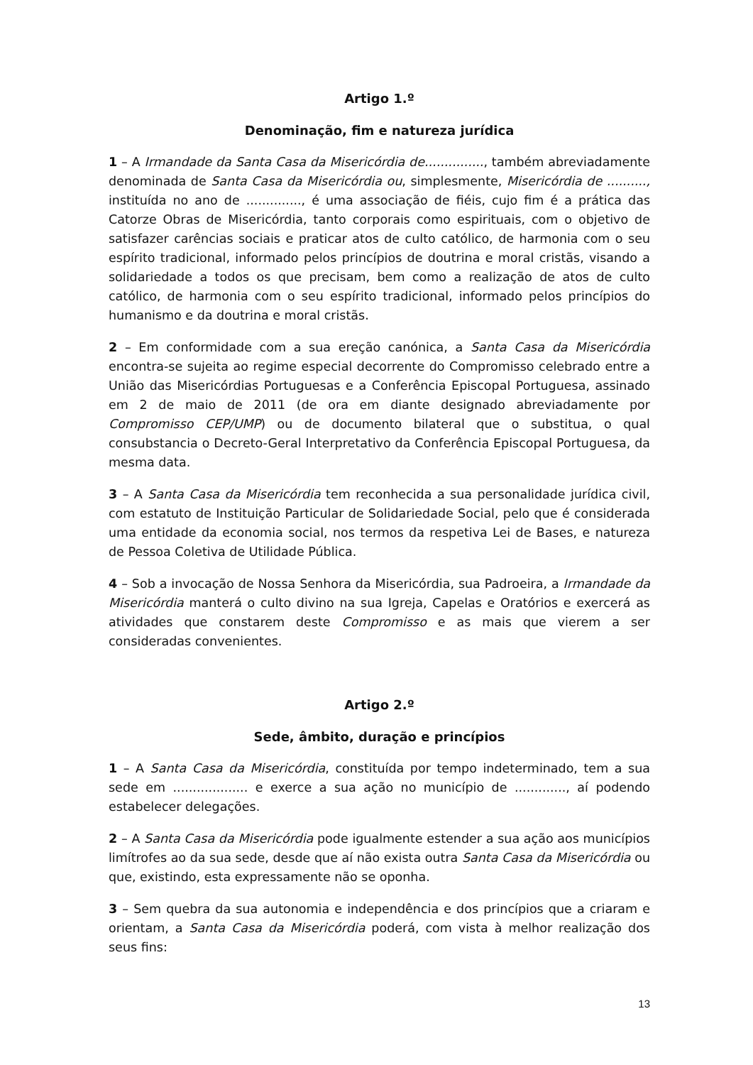Artigo 1.º
Denominação, fim e natureza jurídica
1 – A Irmandade da Santa Casa da Misericórdia de..............., também abreviadamente denominada de Santa Casa da Misericórdia ou, simplesmente, Misericórdia de .........., instituída no ano de .............., é uma associação de fiéis, cujo fim é a prática das Catorze Obras de Misericórdia, tanto corporais como espirituais, com o objetivo de satisfazer carências sociais e praticar atos de culto católico, de harmonia com o seu espírito tradicional, informado pelos princípios de doutrina e moral cristãs, visando a solidariedade a todos os que precisam, bem como a realização de atos de culto católico, de harmonia com o seu espírito tradicional, informado pelos princípios do humanismo e da doutrina e moral cristãs.
2 – Em conformidade com a sua ereção canónica, a Santa Casa da Misericórdia encontra-se sujeita ao regime especial decorrente do Compromisso celebrado entre a União das Misericórdias Portuguesas e a Conferência Episcopal Portuguesa, assinado em 2 de maio de 2011 (de ora em diante designado abreviadamente por Compromisso CEP/UMP) ou de documento bilateral que o substitua, o qual consubstancia o Decreto-Geral Interpretativo da Conferência Episcopal Portuguesa, da mesma data.
3 – A Santa Casa da Misericórdia tem reconhecida a sua personalidade jurídica civil, com estatuto de Instituição Particular de Solidariedade Social, pelo que é considerada uma entidade da economia social, nos termos da respetiva Lei de Bases, e natureza de Pessoa Coletiva de Utilidade Pública.
4 – Sob a invocação de Nossa Senhora da Misericórdia, sua Padroeira, a Irmandade da Misericórdia manterá o culto divino na sua Igreja, Capelas e Oratórios e exercerá as atividades que constarem deste Compromisso e as mais que vierem a ser consideradas convenientes.
Artigo 2.º
Sede, âmbito, duração e princípios
1 – A Santa Casa da Misericórdia, constituída por tempo indeterminado, tem a sua sede em ................... e exerce a sua ação no município de ............., aí podendo estabelecer delegações.
2 – A Santa Casa da Misericórdia pode igualmente estender a sua ação aos municípios limítrofes ao da sua sede, desde que aí não exista outra Santa Casa da Misericórdia ou que, existindo, esta expressamente não se oponha.
3 – Sem quebra da sua autonomia e independência e dos princípios que a criaram e orientam, a Santa Casa da Misericórdia poderá, com vista à melhor realização dos seus fins:
13